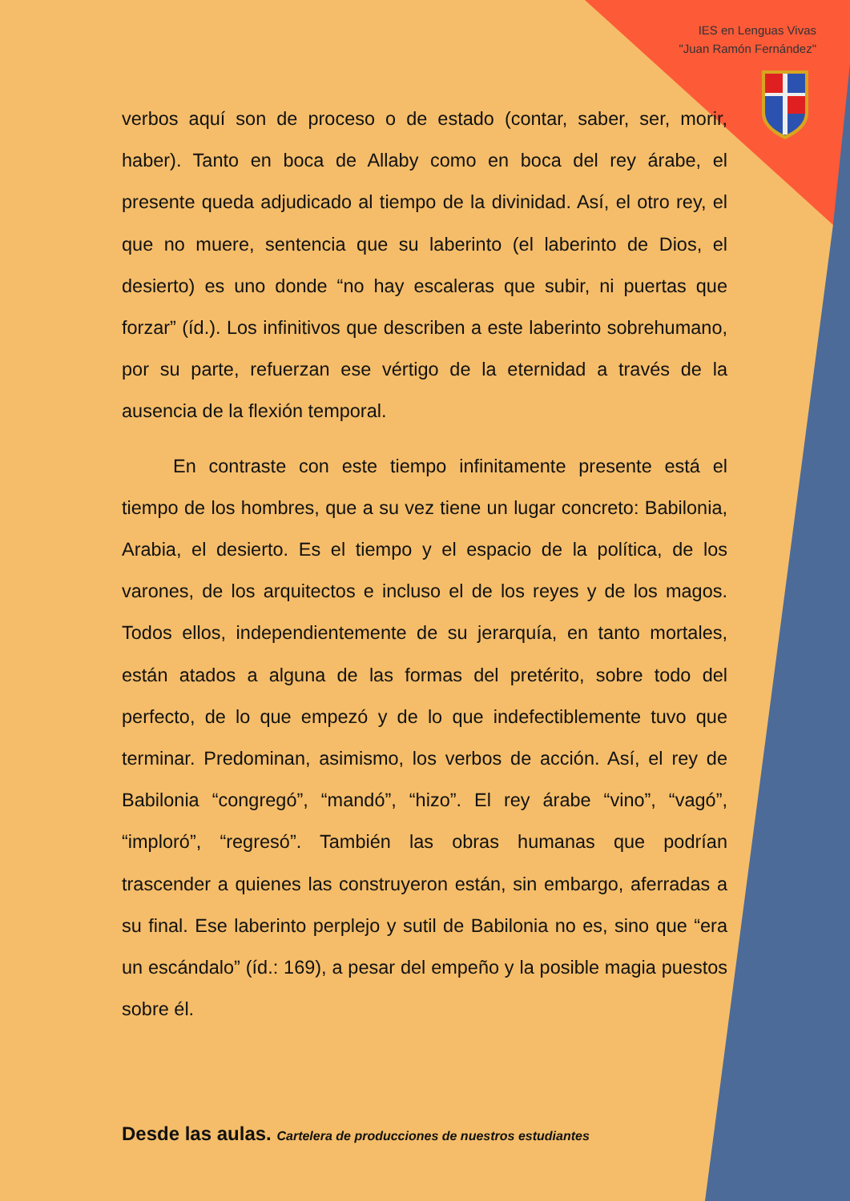IES en Lenguas Vivas
"Juan Ramón Fernández"
verbos aquí son de proceso o de estado (contar, saber, ser, morir, haber). Tanto en boca de Allaby como en boca del rey árabe, el presente queda adjudicado al tiempo de la divinidad. Así, el otro rey, el que no muere, sentencia que su laberinto (el laberinto de Dios, el desierto) es uno donde “no hay escaleras que subir, ni puertas que forzar” (íd.). Los infinitivos que describen a este laberinto sobrehumano, por su parte, refuerzan ese vértigo de la eternidad a través de la ausencia de la flexión temporal.
En contraste con este tiempo infinitamente presente está el tiempo de los hombres, que a su vez tiene un lugar concreto: Babilonia, Arabia, el desierto. Es el tiempo y el espacio de la política, de los varones, de los arquitectos e incluso el de los reyes y de los magos. Todos ellos, independientemente de su jerarquía, en tanto mortales, están atados a alguna de las formas del pretérito, sobre todo del perfecto, de lo que empezó y de lo que indefectiblemente tuvo que terminar. Predominan, asimismo, los verbos de acción. Así, el rey de Babilonia “congregó”, “mandó”, “hizo”. El rey árabe “vino”, “vagó”, “imploró”, “regresó”. También las obras humanas que podrían trascender a quienes las construyeron están, sin embargo, aferradas a su final. Ese laberinto perplejo y sutil de Babilonia no es, sino que “era un escándalo” (íd.: 169), a pesar del empeño y la posible magia puestos sobre él.
Desde las aulas. Cartelera de producciones de nuestros estudiantes